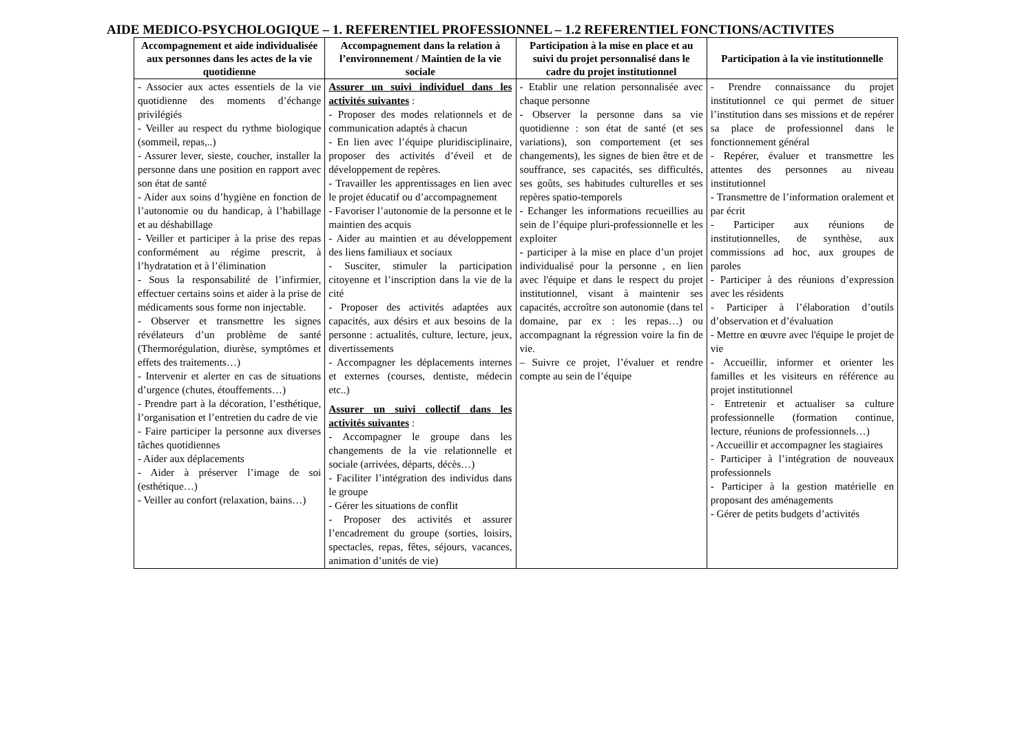AIDE MEDICO-PSYCHOLOGIQUE – 1. REFERENTIEL PROFESSIONNEL – 1.2 REFERENTIEL FONCTIONS/ACTIVITES
| Accompagnement et aide individualisée aux personnes dans les actes de la vie quotidienne | Accompagnement dans la relation à l’environnement / Maintien de la vie sociale | Participation à la mise en place et au suivi du projet personnalisé dans le cadre du projet institutionnel | Participation à la vie institutionnelle |
| --- | --- | --- | --- |
| - Associer aux actes essentiels de la vie quotidienne des moments d’échange privilégiés - Veiller au respect du rythme biologique (sommeil, repas,..) - Assurer lever, sieste, coucher, installer la personne dans une position en rapport avec son état de santé - Aider aux soins d’hygiène en fonction de l’autonomie ou du handicap, à l’habillage et au déshabillage - Veiller et participer à la prise des repas conformément au régime prescrit, à l’hydratation et à l’élimination - Sous la responsabilité de l’infirmier, effectuer certains soins et aider à la prise de médicaments sous forme non injectable. - Observer et transmettre les signes révélateurs d’un problème de santé (Thermorégulation, diurèse, symptômes et effets des traitements…) - Intervenir et alerter en cas de situations d’urgence (chutes, étouffements…) - Prendre part à la décoration, l’esthétique, l’organisation et l’entretien du cadre de vie - Faire participer la personne aux diverses tâches quotidiennes - Aider aux déplacements - Aider à préserver l’image de soi (esthétique…) - Veiller au confort (relaxation, bains…) | Assurer un suivi individuel dans les activités suivantes : - Proposer des modes relationnels et de communication adaptés à chacun - En lien avec l’équipe pluridisciplinaire, proposer des activités d’éveil et de développement de repères. - Travailler les apprentissages en lien avec le projet éducatif ou d’accompagnement - Favoriser l’autonomie de la personne et le maintien des acquis - Aider au maintien et au développement des liens familiaux et sociaux - Susciter, stimuler la participation citoyenne et l’inscription dans la vie de la cité - Proposer des activités adaptées aux capacités, aux désirs et aux besoins de la personne : actualités, culture, lecture, jeux, divertissements - Accompagner les déplacements internes et externes (courses, dentiste, médecin etc..) Assurer un suivi collectif dans les activités suivantes : - Accompagner le groupe dans les changements de la vie relationnelle et sociale (arrivées, départs, décès…) - Faciliter l’intégration des individus dans le groupe - Gérer les situations de conflit - Proposer des activités et assurer l’encadrement du groupe (sorties, loisirs, spectacles, repas, fêtes, séjours, vacances, animation d’unités de vie) | - Etablir une relation personnalisée avec chaque personne - Observer la personne dans sa vie quotidienne : son état de santé (et ses variations), son comportement (et ses changements), les signes de bien être et de souffrance, ses capacités, ses difficultés, ses goûts, ses habitudes culturelles et ses repères spatio-temporels - Echanger les informations recueillies au sein de l’équipe pluri-professionnelle et les exploiter - participer à la mise en place d’un projet individualisé pour la personne , en lien avec l'équipe et dans le respect du projet institutionnel, visant à maintenir ses capacités, accroître son autonomie (dans tel domaine, par ex : les repas…) ou accompagnant la régression voire la fin de vie. – Suivre ce projet, l’évaluer et rendre compte au sein de l’équipe | - Prendre connaissance du projet institutionnel ce qui permet de situer l’institution dans ses missions et de repérer sa place de professionnel dans le fonctionnement général - Repérer, évaluer et transmettre les attentes des personnes au niveau institutionnel - Transmettre de l’information oralement et par écrit - Participer aux réunions de institutionnelles, de synthèse, aux commissions ad hoc, aux groupes de paroles - Participer à des réunions d’expression avec les résidents - Participer à l’élaboration d’outils d’observation et d’évaluation - Mettre en œuvre avec l'équipe le projet de vie - Accueillir, informer et orienter les familles et les visiteurs en référence au projet institutionnel - Entretenir et actualiser sa culture professionnelle (formation continue, lecture, réunions de professionnels…) - Accueillir et accompagner les stagiaires - Participer à l’intégration de nouveaux professionnels - Participer à la gestion matérielle en proposant des aménagements - Gérer de petits budgets d’activités |